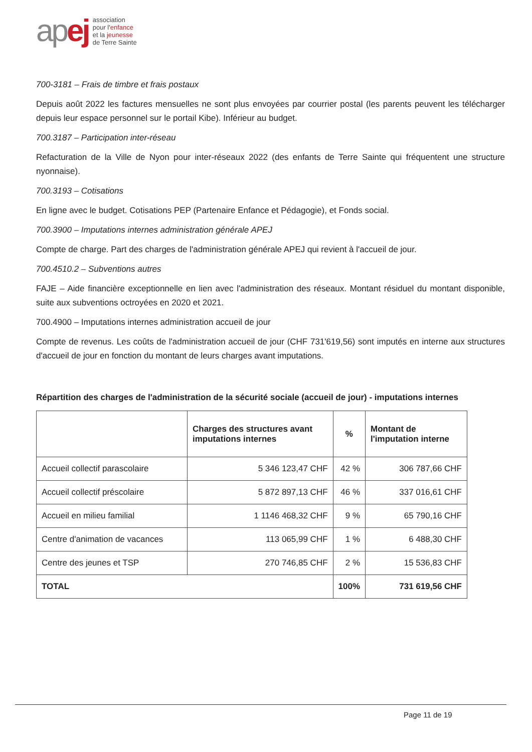apej
association
pour l'enfance
et la jeunesse
de Terre Sainte
700-3181 – Frais de timbre et frais postaux
Depuis août 2022 les factures mensuelles ne sont plus envoyées par courrier postal (les parents peuvent les télécharger depuis leur espace personnel sur le portail Kibe). Inférieur au budget.
700.3187 – Participation inter-réseau
Refacturation de la Ville de Nyon pour inter-réseaux 2022 (des enfants de Terre Sainte qui fréquentent une structure nyonnaise).
700.3193 – Cotisations
En ligne avec le budget. Cotisations PEP (Partenaire Enfance et Pédagogie), et Fonds social.
700.3900 – Imputations internes administration générale APEJ
Compte de charge. Part des charges de l'administration générale APEJ qui revient à l'accueil de jour.
700.4510.2 – Subventions autres
FAJE – Aide financière exceptionnelle en lien avec l'administration des réseaux. Montant résiduel du montant disponible, suite aux subventions octroyées en 2020 et 2021.
700.4900 – Imputations internes administration accueil de jour
Compte de revenus. Les coûts de l'administration accueil de jour (CHF 731'619,56) sont imputés en interne aux structures d'accueil de jour en fonction du montant de leurs charges avant imputations.
Répartition des charges de l'administration de la sécurité sociale (accueil de jour) - imputations internes
| | Charges des structures avant imputations internes | % | Montant de l'imputation interne |
| --- | --- | --- | --- |
| Accueil collectif parascolaire | 5 346 123,47 CHF | 42 % | 306 787,66 CHF |
| Accueil collectif préscolaire | 5 872 897,13 CHF | 46 % | 337 016,61 CHF |
| Accueil en milieu familial | 1 1146 468,32 CHF | 9 % | 65 790,16 CHF |
| Centre d'animation de vacances | 113 065,99 CHF | 1 % | 6 488,30 CHF |
| Centre des jeunes et TSP | 270 746,85 CHF | 2 % | 15 536,83 CHF |
| TOTAL | | 100% | 731 619,56 CHF |
Page 11 de 19